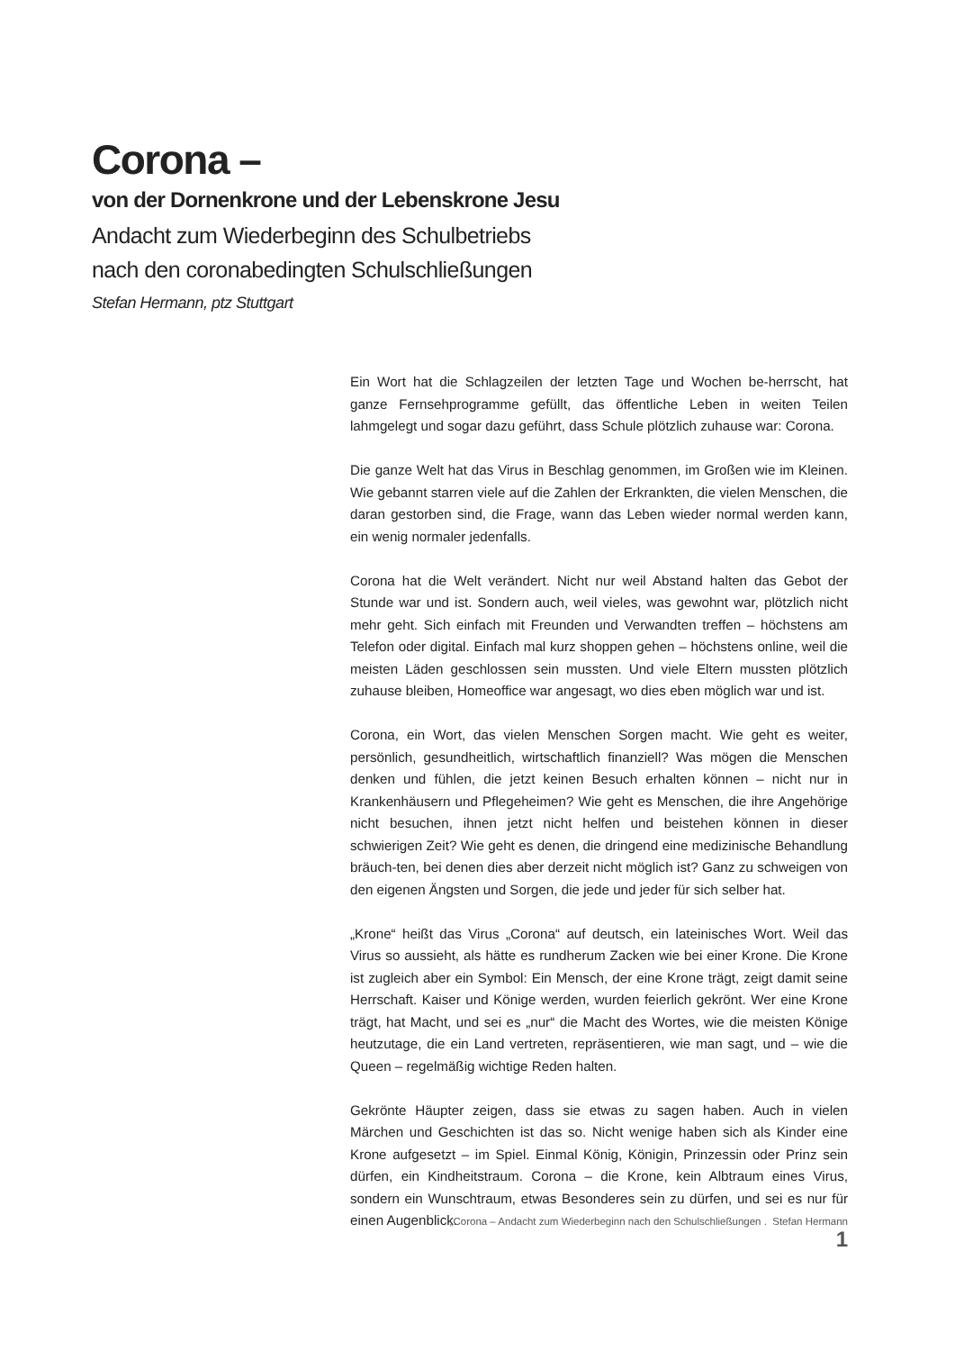Corona –
von der Dornenkrone und der Lebenskrone Jesu
Andacht zum Wiederbeginn des Schulbetriebs
nach den coronabedingten Schulschließungen
Stefan Hermann, ptz Stuttgart
Ein Wort hat die Schlagzeilen der letzten Tage und Wochen be-herrscht, hat ganze Fernsehprogramme gefüllt, das öffentliche Leben in weiten Teilen lahmgelegt und sogar dazu geführt, dass Schule plötzlich zuhause war: Corona.
Die ganze Welt hat das Virus in Beschlag genommen, im Großen wie im Kleinen. Wie gebannt starren viele auf die Zahlen der Erkrankten, die vielen Menschen, die daran gestorben sind, die Frage, wann das Leben wieder normal werden kann, ein wenig normaler jedenfalls.
Corona hat die Welt verändert. Nicht nur weil Abstand halten das Gebot der Stunde war und ist. Sondern auch, weil vieles, was gewohnt war, plötzlich nicht mehr geht. Sich einfach mit Freunden und Verwandten treffen – höchstens am Telefon oder digital. Einfach mal kurz shoppen gehen – höchstens online, weil die meisten Läden geschlossen sein mussten. Und viele Eltern mussten plötzlich zuhause bleiben, Homeoffice war angesagt, wo dies eben möglich war und ist.
Corona, ein Wort, das vielen Menschen Sorgen macht. Wie geht es weiter, persönlich, gesundheitlich, wirtschaftlich finanziell? Was mögen die Menschen denken und fühlen, die jetzt keinen Besuch erhalten können – nicht nur in Krankenhäusern und Pflegeheimen? Wie geht es Menschen, die ihre Angehörige nicht besuchen, ihnen jetzt nicht helfen und beistehen können in dieser schwierigen Zeit? Wie geht es denen, die dringend eine medizinische Behandlung bräuch-ten, bei denen dies aber derzeit nicht möglich ist? Ganz zu schweigen von den eigenen Ängsten und Sorgen, die jede und jeder für sich selber hat.
„Krone“ heißt das Virus „Corona“ auf deutsch, ein lateinisches Wort. Weil das Virus so aussieht, als hätte es rundherum Zacken wie bei einer Krone. Die Krone ist zugleich aber ein Symbol: Ein Mensch, der eine Krone trägt, zeigt damit seine Herrschaft. Kaiser und Könige werden, wurden feierlich gekrönt. Wer eine Krone trägt, hat Macht, und sei es „nur“ die Macht des Wortes, wie die meisten Könige heutzutage, die ein Land vertreten, repräsentieren, wie man sagt, und – wie die Queen – regelmäßig wichtige Reden halten.
Gekrönte Häupter zeigen, dass sie etwas zu sagen haben. Auch in vielen Märchen und Geschichten ist das so. Nicht wenige haben sich als Kinder eine Krone aufgesetzt – im Spiel. Einmal König, Königin, Prinzessin oder Prinz sein dürfen, ein Kindheitstraum. Corona – die Krone, kein Albtraum eines Virus, sondern ein Wunschtraum, etwas Besonderes sein zu dürfen, und sei es nur für einen Augenblick.
„Corona – Andacht zum Wiederbeginn nach den Schulschließungen . Stefan Hermann 1